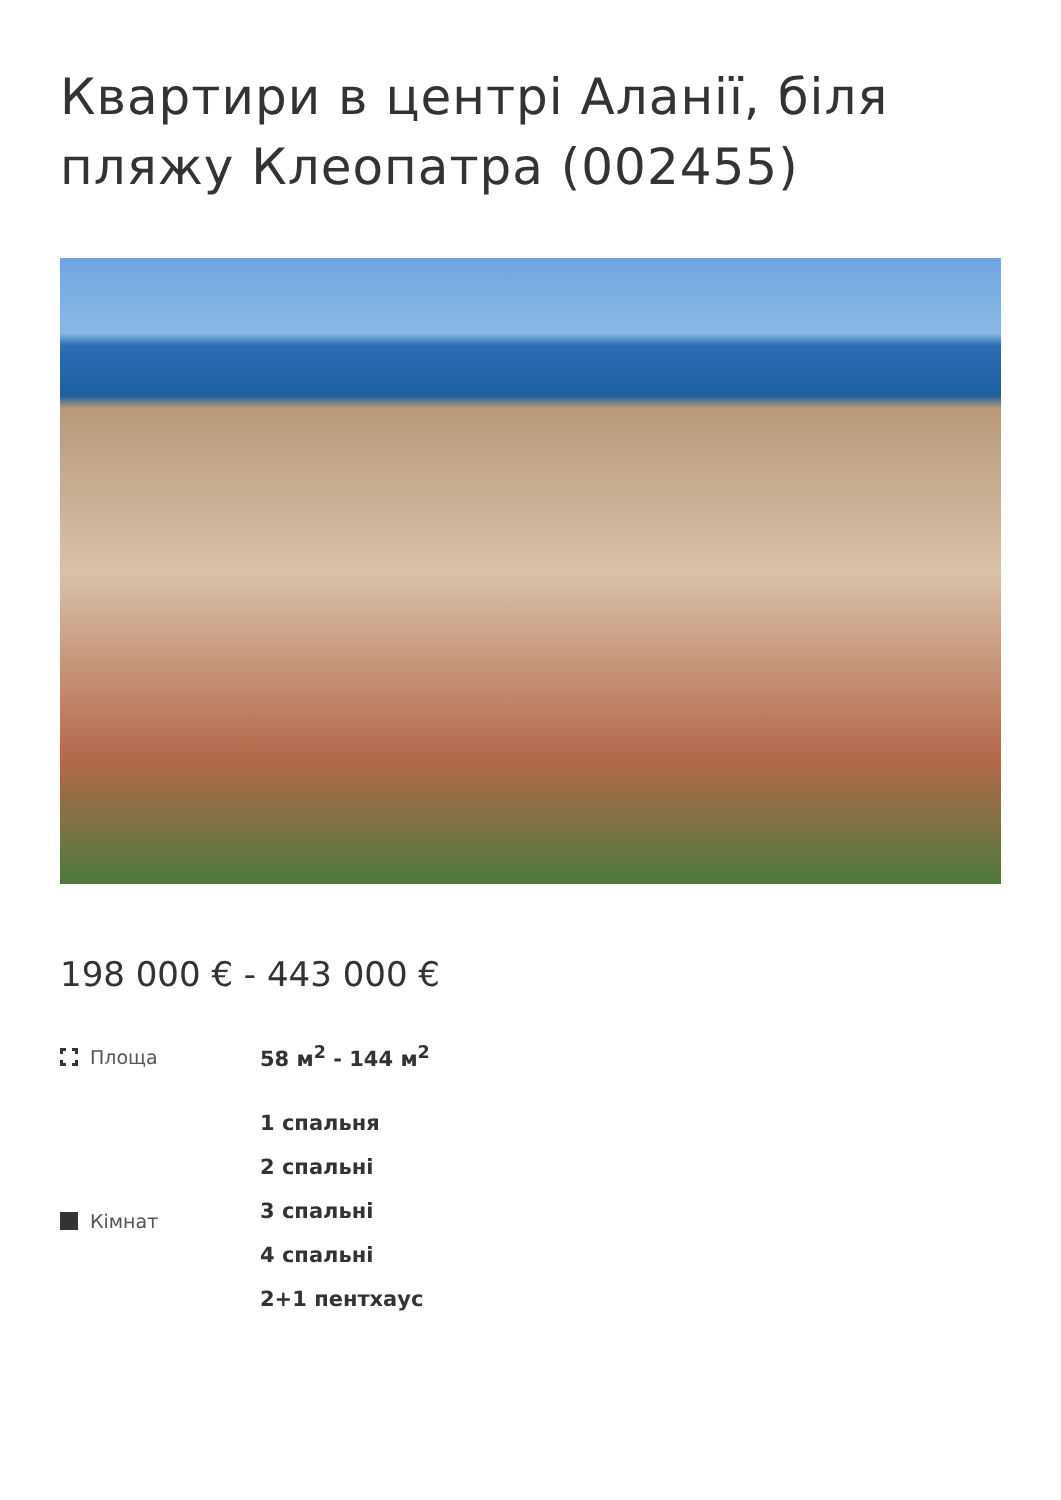Квартири в центрі Аланії, біля пляжу Клеопатра (002455)
198 000 € - 443 000 €
Площа 58 м<sup>2</sup> - 144 м<sup>2</sup>
Кімнат 1 спальня
2 спальні
3 спальні
4 спальні
2+1 пентхаус